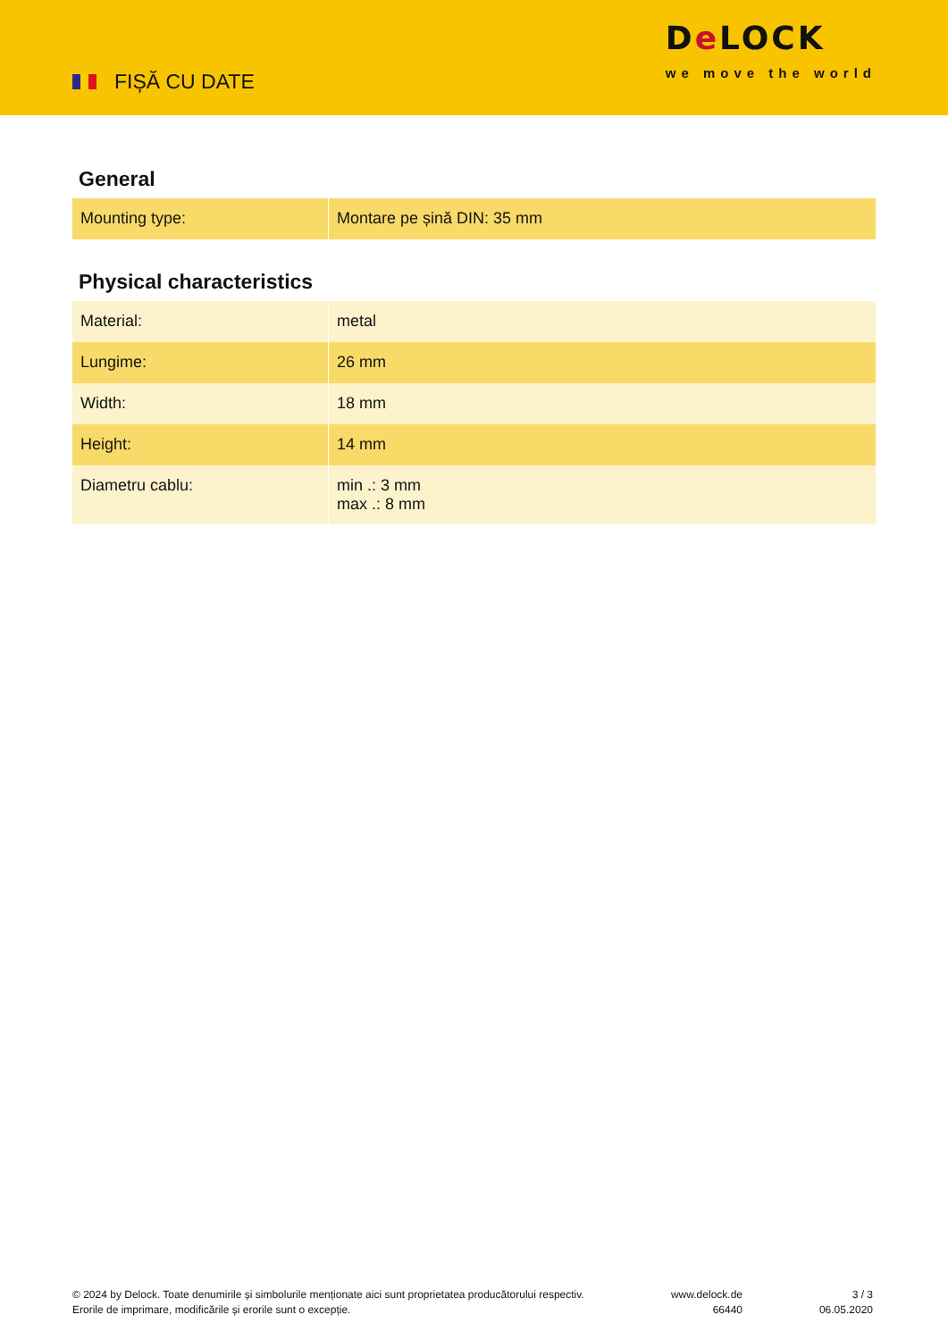FIȘĂ CU DATE
De LOCK
we move the world
General
| Mounting type: | Montare pe șină DIN: 35 mm |
Physical characteristics
| Material: | metal |
| Lungime: | 26 mm |
| Width: | 18 mm |
| Height: | 14 mm |
| Diametru cablu: | min .: 3 mm max .: 8 mm |
© 2024 by Delock. Toate denumirile și simbolurile menționate aici sunt proprietatea producătorului respectiv. Erorile de imprimare, modificările și erorile sunt o excepție.
www.delock.de
66440
3 / 3
06.05.2020